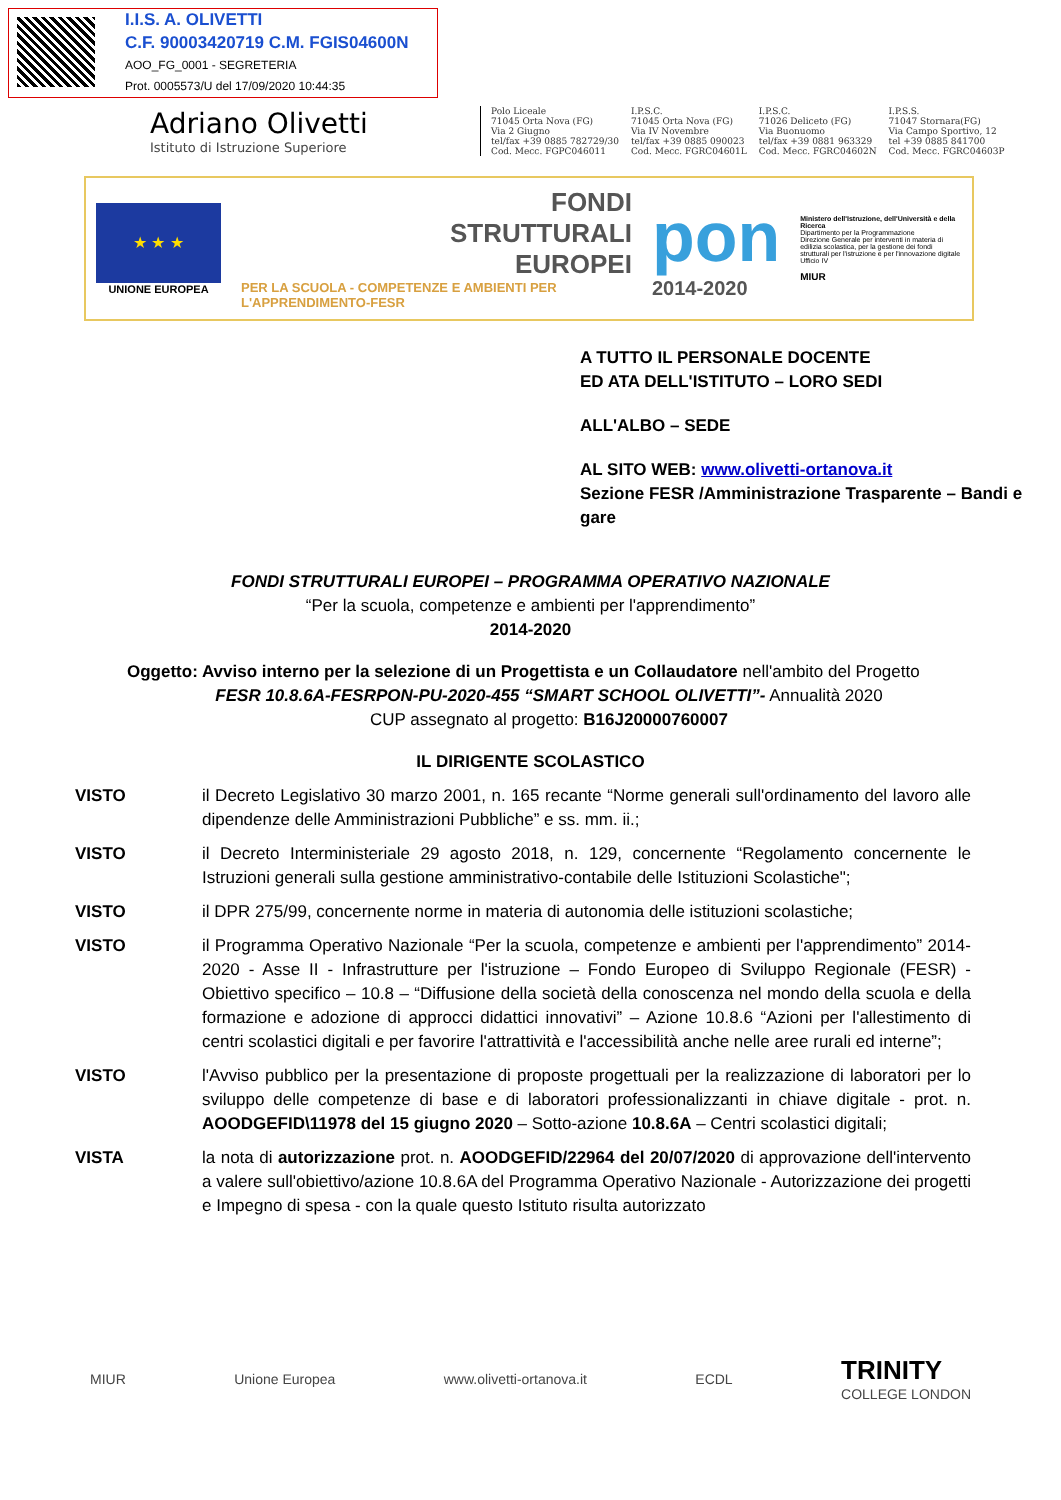I.I.S. A. OLIVETTI
C.F. 90003420719 C.M. FGIS04600N
AOO_FG_0001 - SEGRETERIA
Prot. 0005573/U del 17/09/2020 10:44:35
Adriano Olivetti
Istituto di Istruzione Superiore
Polo Liceale
71045 Orta Nova (FG)
Via 2 Giugno
tel/fax +39 0885 782729/30
Cod. Mecc. FGPC046011
I.P.S.C.
71045 Orta Nova (FG)
Via IV Novembre
tel/fax +39 0885 090023
Cod. Mecc. FGRC04601L
I.P.S.C.
71026 Deliceto (FG)
Via Buonuomo
tel/fax +39 0881 963329
Cod. Mecc. FGRC04602N
I.P.S.S.
71047 Stornara(FG)
Via Campo Sportivo, 12
tel +39 0885 841700
Cod. Mecc. FGRC04603P
★ ★ ★
UNIONE EUROPEA
FONDI
STRUTTURALI
EUROPEI
PER LA SCUOLA - COMPETENZE E AMBIENTI PER L'APPRENDIMENTO-FESR
pon
2014-2020
Ministero dell'Istruzione, dell'Università e della Ricerca
Dipartimento per la Programmazione
Direzione Generale per interventi in materia di edilizia scolastica, per la gestione dei fondi strutturali per l'istruzione e per l'innovazione digitale
Ufficio IV
MIUR
A TUTTO IL PERSONALE DOCENTE
ED ATA DELL'ISTITUTO – LORO SEDI
ALL'ALBO – SEDE
AL SITO WEB: www.olivetti-ortanova.it
Sezione FESR /Amministrazione Trasparente – Bandi e gare
FONDI STRUTTURALI EUROPEI – PROGRAMMA OPERATIVO NAZIONALE
“Per la scuola, competenze e ambienti per l'apprendimento”
2014-2020
Oggetto: Avviso interno per la selezione di un Progettista e un Collaudatore nell'ambito del Progetto
FESR 10.8.6A-FESRPON-PU-2020-455 “SMART SCHOOL OLIVETTI”- Annualità 2020
CUP assegnato al progetto: B16J20000760007
IL DIRIGENTE SCOLASTICO
VISTO il Decreto Legislativo 30 marzo 2001, n. 165 recante “Norme generali sull'ordinamento del lavoro alle dipendenze delle Amministrazioni Pubbliche” e ss. mm. ii.;
VISTO il Decreto Interministeriale 29 agosto 2018, n. 129, concernente “Regolamento concernente le Istruzioni generali sulla gestione amministrativo-contabile delle Istituzioni Scolastiche";
VISTO il DPR 275/99, concernente norme in materia di autonomia delle istituzioni scolastiche;
VISTO il Programma Operativo Nazionale “Per la scuola, competenze e ambienti per l'apprendimento” 2014-2020 - Asse II - Infrastrutture per l'istruzione – Fondo Europeo di Sviluppo Regionale (FESR) - Obiettivo specifico – 10.8 – “Diffusione della società della conoscenza nel mondo della scuola e della formazione e adozione di approcci didattici innovativi” – Azione 10.8.6 “Azioni per l'allestimento di centri scolastici digitali e per favorire l'attrattività e l'accessibilità anche nelle aree rurali ed interne”;
VISTO l'Avviso pubblico per la presentazione di proposte progettuali per la realizzazione di laboratori per lo sviluppo delle competenze di base e di laboratori professionalizzanti in chiave digitale - prot. n. AOODGEFID\11978 del 15 giugno 2020 – Sotto-azione 10.8.6A – Centri scolastici digitali;
VISTA la nota di autorizzazione prot. n. AOODGEFID/22964 del 20/07/2020 di approvazione dell'intervento a valere sull'obiettivo/azione 10.8.6A del Programma Operativo Nazionale - Autorizzazione dei progetti e Impegno di spesa - con la quale questo Istituto risulta autorizzato
MIUR Unione Europea www.olivetti-ortanova.it ECDL TRINITY
COLLEGE LONDON